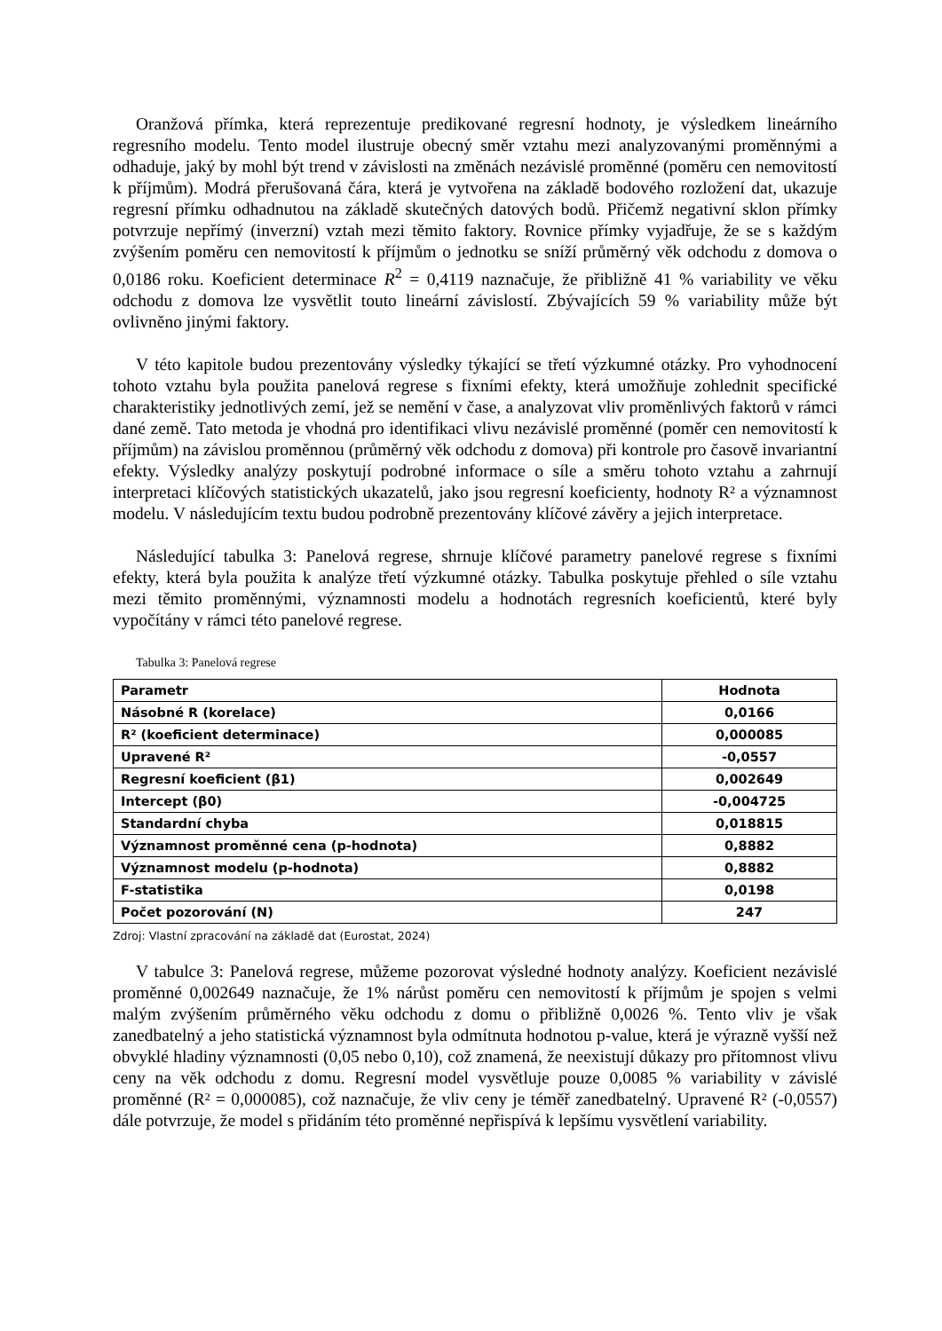Oranžová přímka, která reprezentuje predikované regresní hodnoty, je výsledkem lineárního regresního modelu. Tento model ilustruje obecný směr vztahu mezi analyzovanými proměnnými a odhaduje, jaký by mohl být trend v závislosti na změnách nezávislé proměnné (poměru cen nemovitostí k příjmům). Modrá přerušovaná čára, která je vytvořena na základě bodového rozložení dat, ukazuje regresní přímku odhadnutou na základě skutečných datových bodů. Přičemž negativní sklon přímky potvrzuje nepřímý (inverzní) vztah mezi těmito faktory. Rovnice přímky vyjadřuje, že se s každým zvýšením poměru cen nemovitostí k příjmům o jednotku se sníží průměrný věk odchodu z domova o 0,0186 roku. Koeficient determinace R<sup>2</sup> = 0,4119 naznačuje, že přibližně 41 % variability ve věku odchodu z domova lze vysvětlit touto lineární závislostí. Zbývajících 59 % variability může být ovlivněno jinými faktory.
V této kapitole budou prezentovány výsledky týkající se třetí výzkumné otázky. Pro vyhodnocení tohoto vztahu byla použita panelová regrese s fixními efekty, která umožňuje zohlednit specifické charakteristiky jednotlivých zemí, jež se nemění v čase, a analyzovat vliv proměnlivých faktorů v rámci dané země. Tato metoda je vhodná pro identifikaci vlivu nezávislé proměnné (poměr cen nemovitostí k příjmům) na závislou proměnnou (průměrný věk odchodu z domova) při kontrole pro časově invariantní efekty. Výsledky analýzy poskytují podrobné informace o síle a směru tohoto vztahu a zahrnují interpretaci klíčových statistických ukazatelů, jako jsou regresní koeficienty, hodnoty R² a významnost modelu. V následujícím textu budou podrobně prezentovány klíčové závěry a jejich interpretace.
Následující tabulka 3: Panelová regrese, shrnuje klíčové parametry panelové regrese s fixními efekty, která byla použita k analýze třetí výzkumné otázky. Tabulka poskytuje přehled o síle vztahu mezi těmito proměnnými, významnosti modelu a hodnotách regresních koeficientů, které byly vypočítány v rámci této panelové regrese.
Tabulka 3: Panelová regrese
| Parametr | Hodnota |
| --- | --- |
| Násobné R (korelace) | 0,0166 |
| R² (koeficient determinace) | 0,000085 |
| Upravené R² | -0,0557 |
| Regresní koeficient (β1) | 0,002649 |
| Intercept (β0) | -0,004725 |
| Standardní chyba | 0,018815 |
| Významnost proměnné cena (p-hodnota) | 0,8882 |
| Významnost modelu (p-hodnota) | 0,8882 |
| F-statistika | 0,0198 |
| Počet pozorování (N) | 247 |
Zdroj: Vlastní zpracování na základě dat (Eurostat, 2024)
V tabulce 3: Panelová regrese, můžeme pozorovat výsledné hodnoty analýzy. Koeficient nezávislé proměnné 0,002649 naznačuje, že 1% nárůst poměru cen nemovitostí k příjmům je spojen s velmi malým zvýšením průměrného věku odchodu z domu o přibližně 0,0026 %. Tento vliv je však zanedbatelný a jeho statistická významnost byla odmítnuta hodnotou p-value, která je výrazně vyšší než obvyklé hladiny významnosti (0,05 nebo 0,10), což znamená, že neexistují důkazy pro přítomnost vlivu ceny na věk odchodu z domu. Regresní model vysvětluje pouze 0,0085 % variability v závislé proměnné (R² = 0,000085), což naznačuje, že vliv ceny je téměř zanedbatelný. Upravené R² (-0,0557) dále potvrzuje, že model s přidáním této proměnné nepřispívá k lepšímu vysvětlení variability.